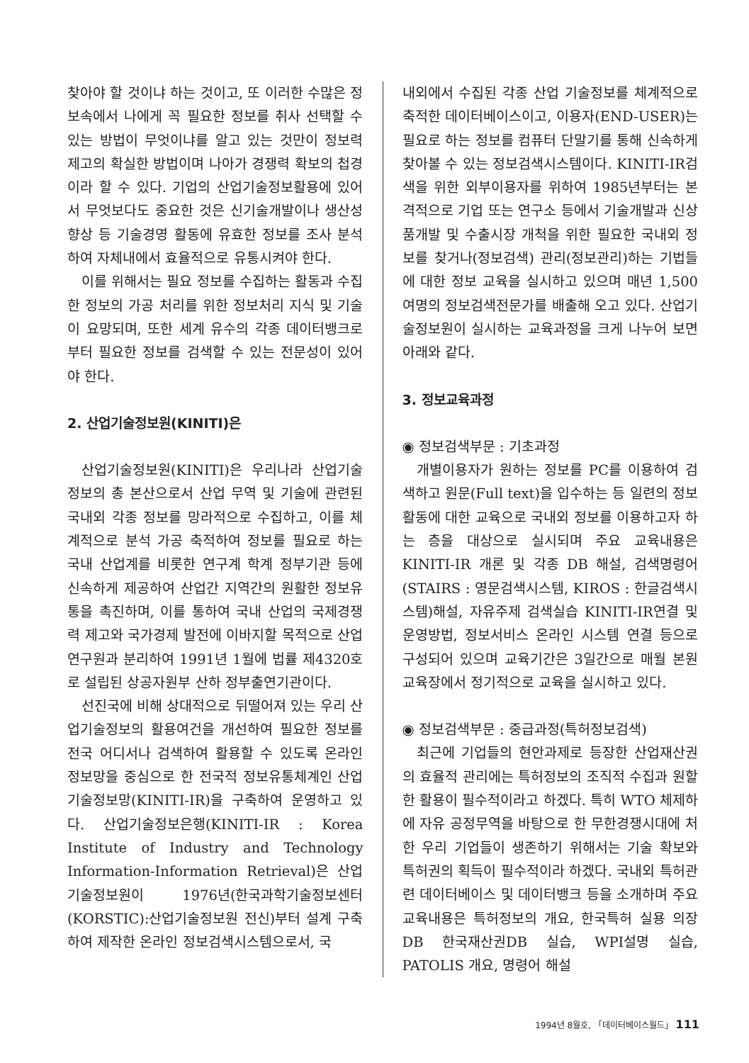찾아야 할 것이냐 하는 것이고, 또 이러한 수많은 정보속에서 나에게 꼭 필요한 정보를 취사 선택할 수 있는 방법이 무엇이냐를 알고 있는 것만이 정보력 제고의 확실한 방법이며 나아가 경쟁력 확보의 첩경이라 할 수 있다. 기업의 산업기술정보활용에 있어서 무엇보다도 중요한 것은 신기술개발이나 생산성 향상 등 기술경영 활동에 유효한 정보를 조사 분석하여 자체내에서 효율적으로 유통시켜야 한다.
이를 위해서는 필요 정보를 수집하는 활동과 수집한 정보의 가공 처리를 위한 정보처리 지식 및 기술이 요망되며, 또한 세계 유수의 각종 데이터뱅크로 부터 필요한 정보를 검색할 수 있는 전문성이 있어야 한다.
2. 산업기술정보원(KINITI)은
산업기술정보원(KINITI)은 우리나라 산업기술정보의 총 본산으로서 산업 무역 및 기술에 관련된 국내외 각종 정보를 망라적으로 수집하고, 이를 체계적으로 분석 가공 축적하여 정보를 필요로 하는 국내 산업계를 비롯한 연구계 학계 정부기관 등에 신속하게 제공하여 산업간 지역간의 원활한 정보유통을 촉진하며, 이를 통하여 국내 산업의 국제경쟁력 제고와 국가경제 발전에 이바지할 목적으로 산업연구원과 분리하여 1991년 1월에 법률 제4320호로 설립된 상공자원부 산하 정부출연기관이다.
선진국에 비해 상대적으로 뒤떨어져 있는 우리 산업기술정보의 활용여건을 개선하여 필요한 정보를 전국 어디서나 검색하여 활용할 수 있도록 온라인 정보망을 중심으로 한 전국적 정보유통체계인 산업기술정보망(KINITI-IR)을 구축하여 운영하고 있다. 산업기술정보은행(KINITI-IR : Korea Institute of Industry and Technology Information-Information Retrieval)은 산업기술정보원이 1976년(한국과학기술정보센터(KORSTIC):산업기술정보원 전신)부터 설계 구축하여 제작한 온라인 정보검색시스템으로서, 국
내외에서 수집된 각종 산업 기술정보를 체계적으로 축적한 데이터베이스이고, 이용자(END-USER)는 필요로 하는 정보를 컴퓨터 단말기를 통해 신속하게 찾아볼 수 있는 정보검색시스템이다. KINITI-IR검색을 위한 외부이용자를 위하여 1985년부터는 본격적으로 기업 또는 연구소 등에서 기술개발과 신상품개발 및 수출시장 개척을 위한 필요한 국내외 정보를 찾거나(정보검색) 관리(정보관리)하는 기법들에 대한 정보 교육을 실시하고 있으며 매년 1,500여명의 정보검색전문가를 배출해 오고 있다. 산업기술정보원이 실시하는 교육과정을 크게 나누어 보면 아래와 같다.
3. 정보교육과정
◉ 정보검색부문 : 기초과정
개별이용자가 원하는 정보를 PC를 이용하여 검색하고 원문(Full text)을 입수하는 등 일련의 정보활동에 대한 교육으로 국내외 정보를 이용하고자 하는 층을 대상으로 실시되며 주요 교육내용은 KINITI-IR 개론 및 각종 DB 해설, 검색명령어(STAIRS : 영문검색시스템, KIROS : 한글검색시스템)해설, 자유주제 검색실습 KINITI-IR연결 및 운영방법, 정보서비스 온라인 시스템 연결 등으로 구성되어 있으며 교육기간은 3일간으로 매월 본원 교육장에서 정기적으로 교육을 실시하고 있다.
◉ 정보검색부문 : 중급과정(특허정보검색)
최근에 기업들의 현안과제로 등장한 산업재산권의 효율적 관리에는 특허정보의 조직적 수집과 원할한 활용이 필수적이라고 하겠다. 특히 WTO 체제하에 자유 공정무역을 바탕으로 한 무한경쟁시대에 처한 우리 기업들이 생존하기 위해서는 기술 확보와 특허권의 획득이 필수적이라 하겠다. 국내외 특허관련 데이터베이스 및 데이터뱅크 등을 소개하며 주요 교육내용은 특허정보의 개요, 한국특허 실용 의장 DB 한국재산권DB 실습, WPI설명 실습, PATOLIS 개요, 명령어 해설
1994년 8월호, 「데이터베이스월드」 111